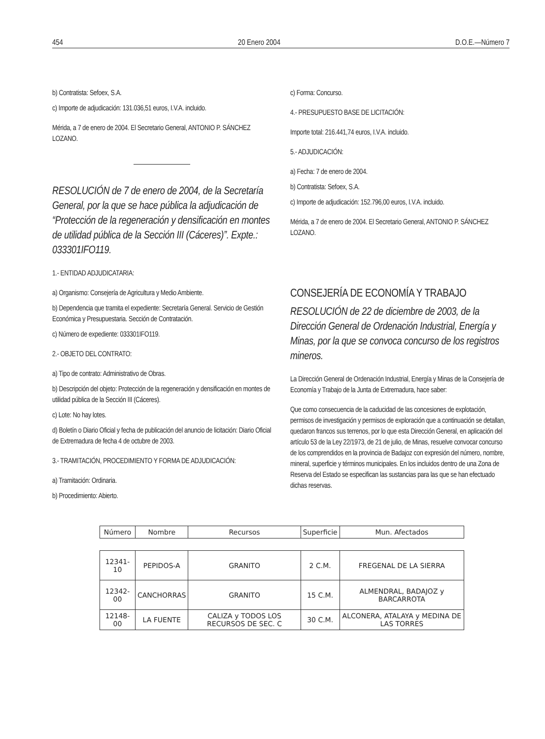454 20 Enero 2004 D.O.E.—Número 7
b) Contratista: Sefoex, S.A.
c) Importe de adjudicación: 131.036,51 euros, I.V.A. incluido.
Mérida, a 7 de enero de 2004. El Secretario General, ANTONIO P. SÁNCHEZ LOZANO.
RESOLUCIÓN de 7 de enero de 2004, de la Secretaría General, por la que se hace pública la adjudicación de “Protección de la regeneración y densificación en montes de utilidad pública de la Sección III (Cáceres)”. Expte.: 033301IFO119.
1.- ENTIDAD ADJUDICATARIA:
a) Organismo: Consejería de Agricultura y Medio Ambiente.
b) Dependencia que tramita el expediente: Secretaría General. Servicio de Gestión Económica y Presupuestaria. Sección de Contratación.
c) Número de expediente: 033301IFO119.
2.- OBJETO DEL CONTRATO:
a) Tipo de contrato: Administrativo de Obras.
b) Descripción del objeto: Protección de la regeneración y densificación en montes de utilidad pública de la Sección III (Cáceres).
c) Lote: No hay lotes.
d) Boletín o Diario Oficial y fecha de publicación del anuncio de licitación: Diario Oficial de Extremadura de fecha 4 de octubre de 2003.
3.- TRAMITACIÓN, PROCEDIMIENTO Y FORMA DE ADJUDICACIÓN:
a) Tramitación: Ordinaria.
b) Procedimiento: Abierto.
c) Forma: Concurso.
4.- PRESUPUESTO BASE DE LICITACIÓN:
Importe total: 216.441,74 euros, I.V.A. incluido.
5.- ADJUDICACIÓN:
a) Fecha: 7 de enero de 2004.
b) Contratista: Sefoex, S.A.
c) Importe de adjudicación: 152.796,00 euros, I.V.A. incluido.
Mérida, a 7 de enero de 2004. El Secretario General, ANTONIO P. SÁNCHEZ LOZANO.
CONSEJERÍA DE ECONOMÍA Y TRABAJO
RESOLUCIÓN de 22 de diciembre de 2003, de la Dirección General de Ordenación Industrial, Energía y Minas, por la que se convoca concurso de los registros mineros.
La Dirección General de Ordenación Industrial, Energía y Minas de la Consejería de Economía y Trabajo de la Junta de Extremadura, hace saber:
Que como consecuencia de la caducidad de las concesiones de explotación, permisos de investigación y permisos de exploración que a continuación se detallan, quedaron francos sus terrenos, por lo que esta Dirección General, en aplicación del artículo 53 de la Ley 22/1973, de 21 de julio, de Minas, resuelve convocar concurso de los comprendidos en la provincia de Badajoz con expresión del número, nombre, mineral, superficie y términos municipales. En los incluidos dentro de una Zona de Reserva del Estado se especifican las sustancias para las que se han efectuado dichas reservas.
| Número | Nombre | Recursos | Superficie | Mun. Afectados |
| --- | --- | --- | --- | --- |
| 12341-10 | PEPIDOS-A | GRANITO | 2 C.M. | FREGENAL DE LA SIERRA |
| 12342-00 | CANCHORRAS | GRANITO | 15 C.M. | ALMENDRAL, BADAJOZ y BARCARROTA |
| 12148-00 | LA FUENTE | CALIZA y TODOS LOS RECURSOS DE SEC. C | 30 C.M. | ALCONERA, ATALAYA y MEDINA DE LAS TORRES |